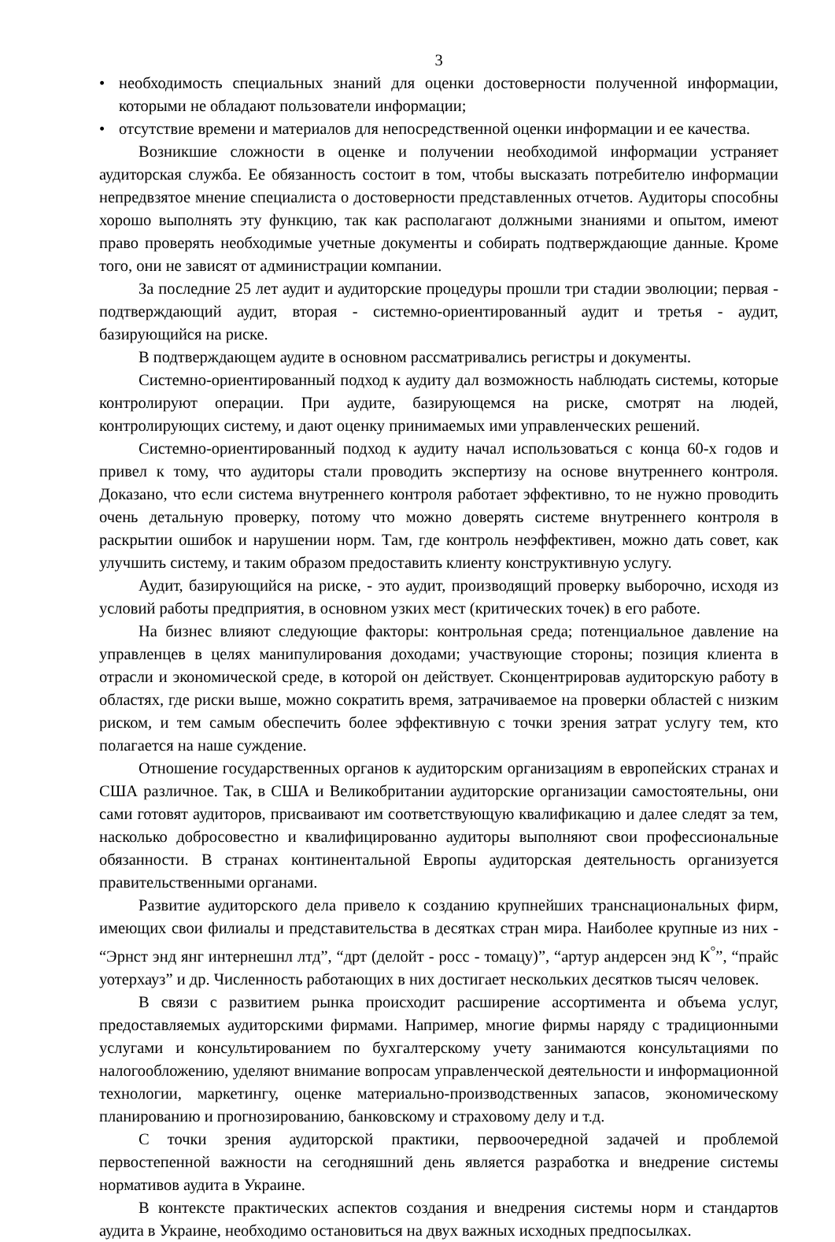3
• необходимость специальных знаний для оценки достоверности полученной информации, которыми не обладают пользователи информации;
• отсутствие времени и материалов для непосредственной оценки информации и ее качества.
Возникшие сложности в оценке и получении необходимой информации устраняет аудиторская служба. Ее обязанность состоит в том, чтобы высказать потребителю информации непредвзятое мнение специалиста о достоверности представленных отчетов. Аудиторы способны хорошо выполнять эту функцию, так как располагают должными знаниями и опытом, имеют право проверять необходимые учетные документы и собирать подтверждающие данные. Кроме того, они не зависят от администрации компании.
За последние 25 лет аудит и аудиторские процедуры прошли три стадии эволюции; первая - подтверждающий аудит, вторая - системно-ориентированный аудит и третья - аудит, базирующийся на риске.
В подтверждающем аудите в основном рассматривались регистры и документы.
Системно-ориентированный подход к аудиту дал возможность наблюдать системы, которые контролируют операции. При аудите, базирующемся на риске, смотрят на людей, контролирующих систему, и дают оценку принимаемых ими управленческих решений.
Системно-ориентированный подход к аудиту начал использоваться с конца 60-х годов и привел к тому, что аудиторы стали проводить экспертизу на основе внутреннего контроля. Доказано, что если система внутреннего контроля работает эффективно, то не нужно проводить очень детальную проверку, потому что можно доверять системе внутреннего контроля в раскрытии ошибок и нарушении норм. Там, где контроль неэффективен, можно дать совет, как улучшить систему, и таким образом предоставить клиенту конструктивную услугу.
Аудит, базирующийся на риске, - это аудит, производящий проверку выборочно, исходя из условий работы предприятия, в основном узких мест (критических точек) в его работе.
На бизнес влияют следующие факторы: контрольная среда; потенциальное давление на управленцев в целях манипулирования доходами; участвующие стороны; позиция клиента в отрасли и экономической среде, в которой он действует. Сконцентрировав аудиторскую работу в областях, где риски выше, можно сократить время, затрачиваемое на проверки областей с низким риском, и тем самым обеспечить более эффективную с точки зрения затрат услугу тем, кто полагается на наше суждение.
Отношение государственных органов к аудиторским организациям в европейских странах и США различное. Так, в США и Великобритании аудиторские организации самостоятельны, они сами готовят аудиторов, присваивают им соответствующую квалификацию и далее следят за тем, насколько добросовестно и квалифицированно аудиторы выполняют свои профессиональные обязанности. В странах континентальной Европы аудиторская деятельность организуется правительственными органами.
Развитие аудиторского дела привело к созданию крупнейших транснациональных фирм, имеющих свои филиалы и представительства в десятках стран мира. Наиболее крупные из них - “Эрнст энд янг интернешнл лтд”, “дрт (делойт - росс - томацу)”, “артур андерсен энд К<sup>°</sup>”, “прайс уотерхауз” и др. Численность работающих в них достигает нескольких десятков тысяч человек.
В связи с развитием рынка происходит расширение ассортимента и объема услуг, предоставляемых аудиторскими фирмами. Например, многие фирмы наряду с традиционными услугами и консультированием по бухгалтерскому учету занимаются консультациями по налогообложению, уделяют внимание вопросам управленческой деятельности и информационной технологии, маркетингу, оценке материально-производственных запасов, экономическому планированию и прогнозированию, банковскому и страховому делу и т.д.
С точки зрения аудиторской практики, первоочередной задачей и проблемой первостепенной важности на сегодняшний день является разработка и внедрение системы нормативов аудита в Украине.
В контексте практических аспектов создания и внедрения системы норм и стандартов аудита в Украине, необходимо остановиться на двух важных исходных предпосылках.